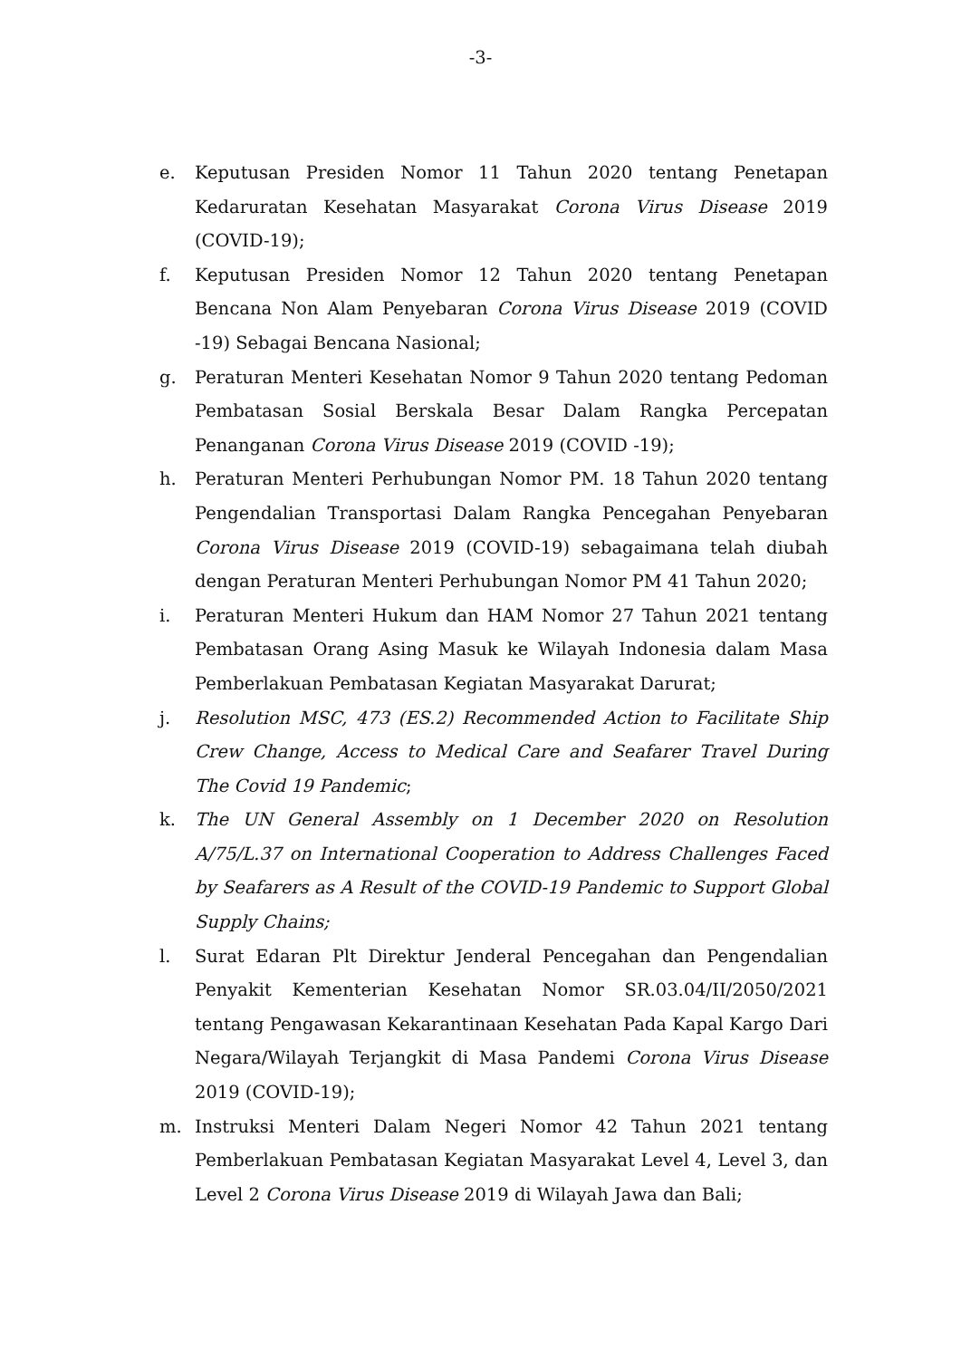-3-
e. Keputusan Presiden Nomor 11 Tahun 2020 tentang Penetapan Kedaruratan Kesehatan Masyarakat Corona Virus Disease 2019 (COVID-19);
f. Keputusan Presiden Nomor 12 Tahun 2020 tentang Penetapan Bencana Non Alam Penyebaran Corona Virus Disease 2019 (COVID -19) Sebagai Bencana Nasional;
g. Peraturan Menteri Kesehatan Nomor 9 Tahun 2020 tentang Pedoman Pembatasan Sosial Berskala Besar Dalam Rangka Percepatan Penanganan Corona Virus Disease 2019 (COVID -19);
h. Peraturan Menteri Perhubungan Nomor PM. 18 Tahun 2020 tentang Pengendalian Transportasi Dalam Rangka Pencegahan Penyebaran Corona Virus Disease 2019 (COVID-19) sebagaimana telah diubah dengan Peraturan Menteri Perhubungan Nomor PM 41 Tahun 2020;
i. Peraturan Menteri Hukum dan HAM Nomor 27 Tahun 2021 tentang Pembatasan Orang Asing Masuk ke Wilayah Indonesia dalam Masa Pemberlakuan Pembatasan Kegiatan Masyarakat Darurat;
j. Resolution MSC, 473 (ES.2) Recommended Action to Facilitate Ship Crew Change, Access to Medical Care and Seafarer Travel During The Covid 19 Pandemic;
k. The UN General Assembly on 1 December 2020 on Resolution A/75/L.37 on International Cooperation to Address Challenges Faced by Seafarers as A Result of the COVID-19 Pandemic to Support Global Supply Chains;
l. Surat Edaran Plt Direktur Jenderal Pencegahan dan Pengendalian Penyakit Kementerian Kesehatan Nomor SR.03.04/II/2050/2021 tentang Pengawasan Kekarantinaan Kesehatan Pada Kapal Kargo Dari Negara/Wilayah Terjangkit di Masa Pandemi Corona Virus Disease 2019 (COVID-19);
m. Instruksi Menteri Dalam Negeri Nomor 42 Tahun 2021 tentang Pemberlakuan Pembatasan Kegiatan Masyarakat Level 4, Level 3, dan Level 2 Corona Virus Disease 2019 di Wilayah Jawa dan Bali;